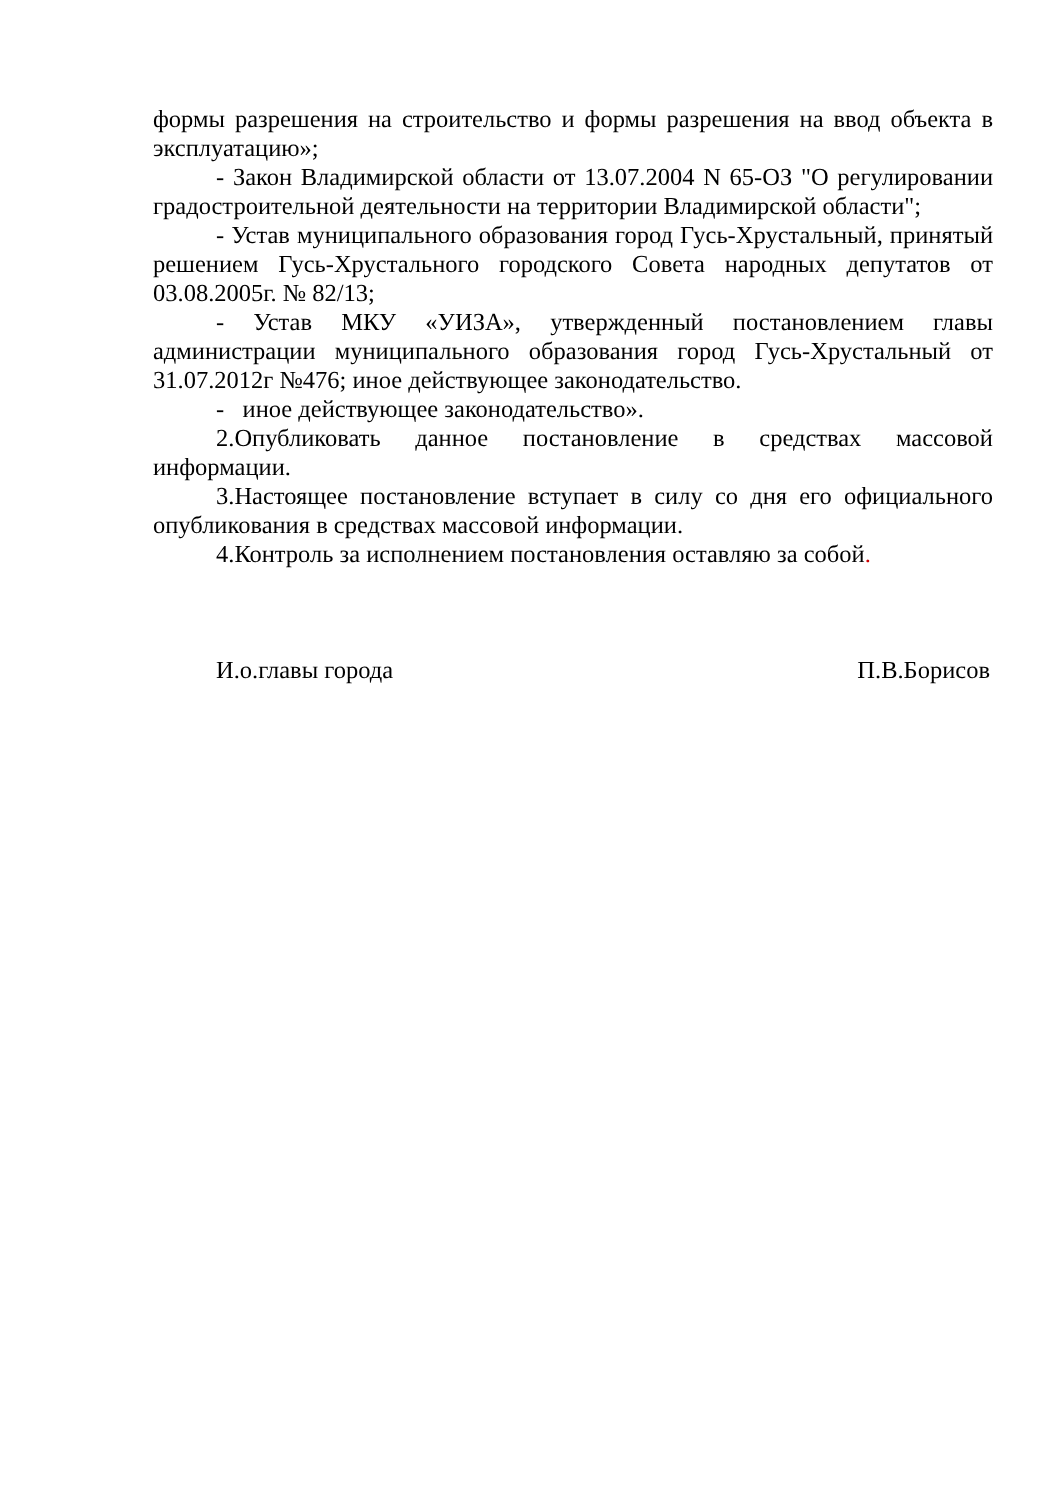формы разрешения на строительство и формы разрешения на ввод объекта в эксплуатацию»;
- Закон Владимирской области от 13.07.2004 N 65-ОЗ "О регулировании градостроительной деятельности на территории Владимирской области";
- Устав муниципального образования город Гусь-Хрустальный, принятый решением Гусь-Хрустального городского Совета народных депутатов от 03.08.2005г. № 82/13;
- Устав МКУ «УИЗА», утвержденный постановлением главы администрации муниципального образования город Гусь-Хрустальный от 31.07.2012г №476; иное действующее законодательство.
- иное действующее законодательство».
2.Опубликовать данное постановление в средствах массовой информации.
3.Настоящее постановление вступает в силу со дня его официального опубликования в средствах массовой информации.
4.Контроль за исполнением постановления оставляю за собой.
И.о.главы города П.В.Борисов